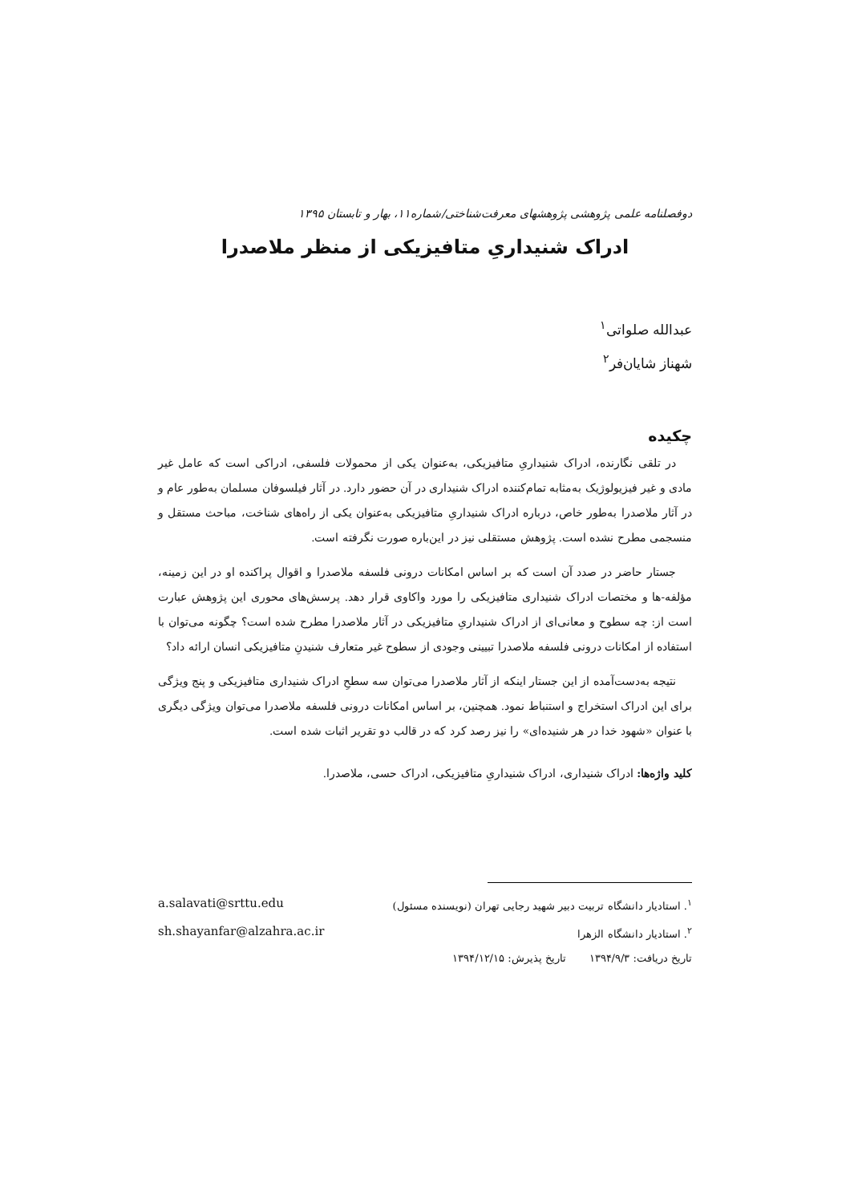دوفصلنامه علمی پژوهشی پژوهشهای معرفت‌شناختی/شماره۱۱، بهار و تابستان ۱۳۹۵
ادراک شنیداریِ متافیزیکی از منظر ملاصدرا
عبدالله صلواتی<sup>۱</sup>
شهناز شایان‌فر<sup>۲</sup>
چکیده
در تلقی نگارنده، ادراک شنیداریِ متافیزیکی، به‌عنوان یکی از محمولات فلسفی، ادراکی است که عامل غیر مادی و غیر فیزیولوژیک به‌مثابه تمام‌کننده ادراک شنیداری در آن حضور دارد. در آثار فیلسوفان مسلمان به‌طور عام و در آثار ملاصدرا به‌طور خاص، درباره ادراک شنیداریِ متافیزیکی به‌عنوان یکی از راه‌های شناخت، مباحث مستقل و منسجمی مطرح نشده است. پژوهش مستقلی نیز در این‌باره صورت نگرفته است.
جستار حاضر در صدد آن است که بر اساس امکانات درونی فلسفه ملاصدرا و اقوال پراکنده او در این زمینه، مؤلفه-ها و مختصات ادراک شنیداری متافیزیکی را مورد واکاوی قرار دهد. پرسش‌های محوری این پژوهش عبارت است از: چه سطوح و معانی‌ای از ادراک شنیداریِ متافیزیکی در آثار ملاصدرا مطرح شده است؟ چگونه می‌توان با استفاده از امکانات درونی فلسفه ملاصدرا تبیینی وجودی از سطوح غیر متعارف شنیدنِ متافیزیکی انسان ارائه داد؟
نتیجه به‌دست‌آمده از این جستار اینکه از آثار ملاصدرا می‌توان سه سطحِ ادراک شنیداری متافیزیکی و پنج ویژگی برای این ادراک استخراج و استنباط نمود. همچنین، بر اساس امکانات درونی فلسفه ملاصدرا می‌توان ویژگی دیگری با عنوان «شهود خدا در هر شنیده‌ای» را نیز رصد کرد که در قالب دو تقریر اثبات شده است.
کلید واژه‌ها: ادراک شنیداری، ادراک شنیداریِ متافیزیکی، ادراک حسی، ملاصدرا.
<sup>۱</sup>. استادیار دانشگاه تربیت دبیر شهید رجایی تهران (نویسنده مسئول) a.salavati@srttu.edu
<sup>۲</sup>. استادیار دانشگاه الزهرا sh.shayanfar@alzahra.ac.ir
تاریخ دریافت: ۱۳۹۴/۹/۳ تاریخ پذیرش: ۱۳۹۴/۱۲/۱۵